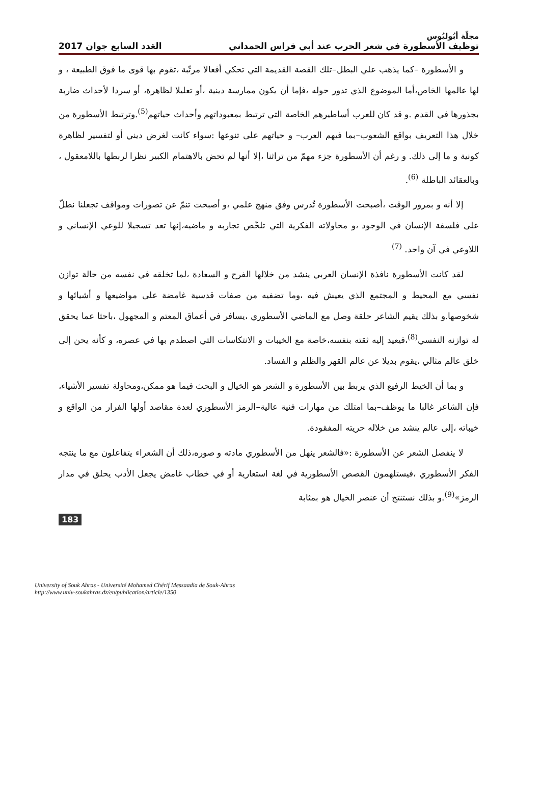مجلّة أبُوليُوس
توظيف الأسطورة في شعر الحرب عند أبي فراس الحمداني العَدد السابع جوان 2017
و الأسطورة –كما يذهب علي البطل–تلك القصة القديمة التي تحكي أفعالا مرتّبة ،تقوم بها قوى ما فوق الطبيعة ، و لها عالمها الخاص،أما الموضوع الذي تدور حوله ،فإما أن يكون ممارسة دينية ،أو تعليلا لظاهرة، أو سردا لأحداث ضاربة بجذورها في القدم .و قد كان للعرب أساطيرهم الخاصة التي ترتبط بمعبوداتهم وأحداث حياتهم<sup>(5)</sup>.وترتبط الأسطورة من خلال هذا التعريف بواقع الشعوب–بما فيهم العرب– و حياتهم على تنوعها :سواء كانت لغرض ديني أو لتفسير لظاهرة كونية و ما إلى ذلك. و رغم أن الأسطورة جزء مهمّ من تراثنا ،إلا أنها لم تحض بالاهتمام الكبير نظرا لربطها باللامعقول ، وبالعقائد الباطلة <sup>(6)</sup>.
إلا أنه و بمرور الوقت ،أصبحت الأسطورة تُدرس وفق منهج علمي ،و أصبحت تنمّ عن تصورات ومواقف تجعلنا نطلّ على فلسفة الإنسان في الوجود ،و محاولاته الفكرية التي تلخّص تجاربه و ماضيه،إنها تعد تسجيلا للوعي الإنساني و اللاوعي في آن واحد. <sup>(7)</sup>
لقد كانت الأسطورة نافذة الإنسان العربي ينشد من خلالها الفرح و السعادة ،لما تخلقه في نفسه من حالة توازن نفسي مع المحيط و المجتمع الذي يعيش فيه ،وما تضفيه من صفات قدسية غامضة على مواضيعها و أشيائها و شخوصها.و بذلك يقيم الشاعر حلقة وصل مع الماضي الأسطوري ،يسافر في أعماق المعتم و المجهول ،باحثا عما يحقق له توازنه النفسي<sup>(8)</sup>،فيعيد إليه ثقته بنفسه،خاصة مع الخيبات و الانتكاسات التي اصطدم بها في عصره، و كأنه يحن إلى خلق عالم مثالي ،يقوم بديلا عن عالم القهر والظلم و الفساد.
و بما أن الخيط الرفيع الذي يربط بين الأسطورة و الشعر هو الخيال و البحث فيما هو ممكن،ومحاولة تفسير الأشياء، فإن الشاعر غالبا ما يوظف–بما امتلك من مهارات فنية عالية–الرمز الأسطوري لعدة مقاصد أولها الفرار من الواقع و خيباته ،إلى عالم ينشد من خلاله حريته المفقودة.
لا ينفصل الشعر عن الأسطورة :«فالشعر ينهل من الأسطوري مادته و صوره،ذلك أن الشعراء يتفاعلون مع ما ينتجه الفكر الأسطوري ،فيستلهمون القصص الأسطورية في لغة استعارية أو في خطاب غامض يجعل الأدب يحلق في مدار الرمز»<sup>(9)</sup>.و بذلك نستنتج أن عنصر الخيال هو بمثابة
183
University of Souk Ahras - Université Mohamed Chérif Messaadia de Souk-Ahras
http://www.univ-soukahras.dz/en/publication/article/1350